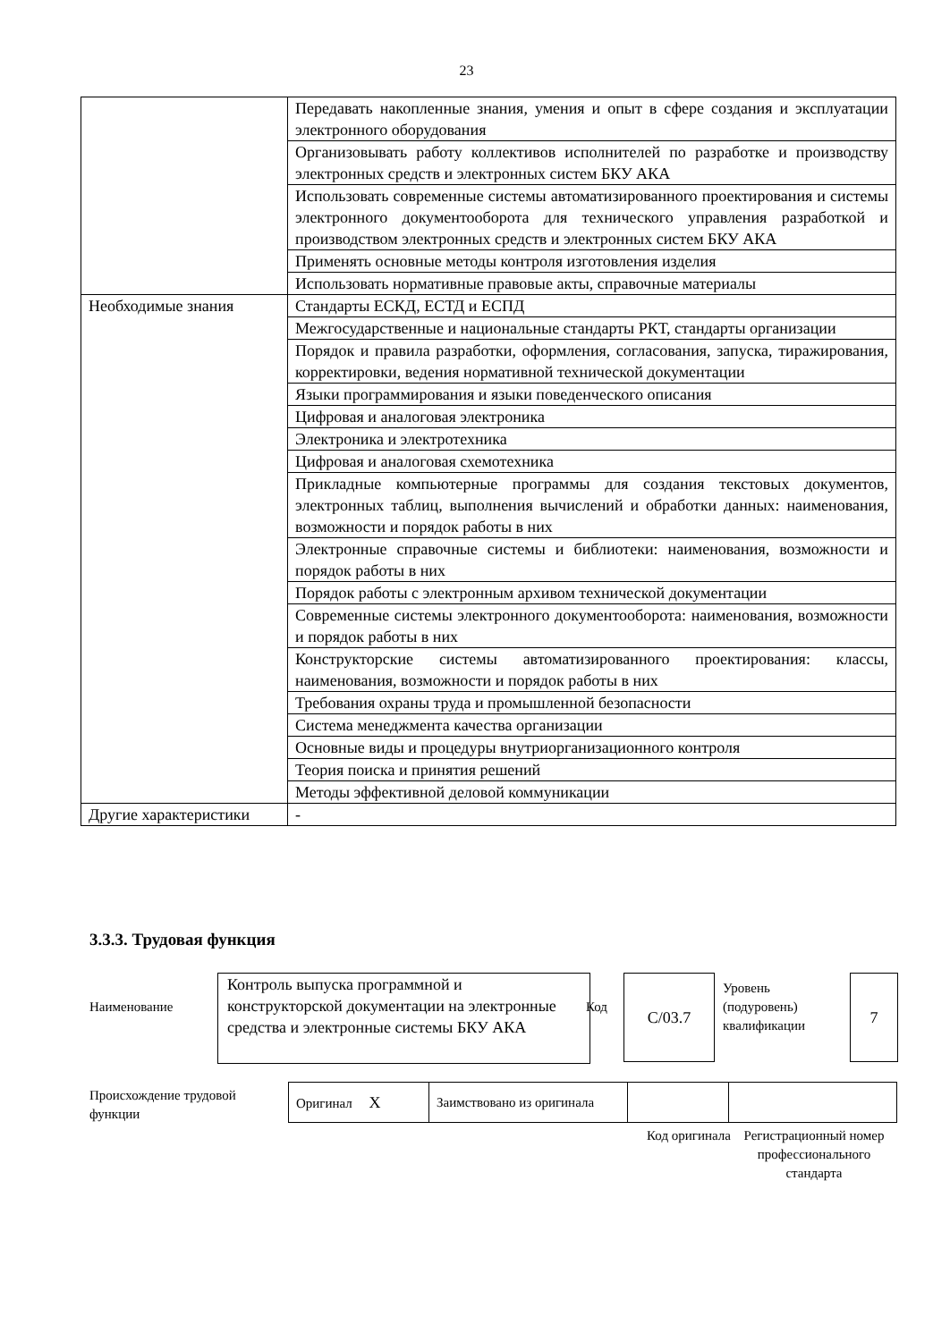23
| | Передавать накопленные знания, умения и опыт в сфере создания и эксплуатации электронного оборудования |
| | Организовывать работу коллективов исполнителей по разработке и производству электронных средств и электронных систем БКУ АКА |
| | Использовать современные системы автоматизированного проектирования и системы электронного документооборота для технического управления разработкой и производством электронных средств и электронных систем БКУ АКА |
| | Применять основные методы контроля изготовления изделия |
| | Использовать нормативные правовые акты, справочные материалы |
| Необходимые знания | Стандарты ЕСКД, ЕСТД и ЕСПД |
| | Межгосударственные и национальные стандарты РКТ, стандарты организации |
| | Порядок и правила разработки, оформления, согласования, запуска, тиражирования, корректировки, ведения нормативной технической документации |
| | Языки программирования и языки поведенческого описания |
| | Цифровая и аналоговая электроника |
| | Электроника и электротехника |
| | Цифровая и аналоговая схемотехника |
| | Прикладные компьютерные программы для создания текстовых документов, электронных таблиц, выполнения вычислений и обработки данных: наименования, возможности и порядок работы в них |
| | Электронные справочные системы и библиотеки: наименования, возможности и порядок работы в них |
| | Порядок работы с электронным архивом технической документации |
| | Современные системы электронного документооборота: наименования, возможности и порядок работы в них |
| | Конструкторские системы автоматизированного проектирования: классы, наименования, возможности и порядок работы в них |
| | Требования охраны труда и промышленной безопасности |
| | Система менеджмента качества организации |
| | Основные виды и процедуры внутриорганизационного контроля |
| | Теория поиска и принятия решений |
| | Методы эффективной деловой коммуникации |
| Другие характеристики | - |
3.3.3. Трудовая функция
Наименование
Контроль выпуска программной и конструкторской документации на электронные средства и электронные системы БКУ АКА
Код
С/03.7
Уровень
(подуровень)
квалификации
7
Происхождение трудовой
функции
| Оригинал X | Заимствовано из оригинала | | |
Код оригинала
Регистрационный номер профессионального стандарта